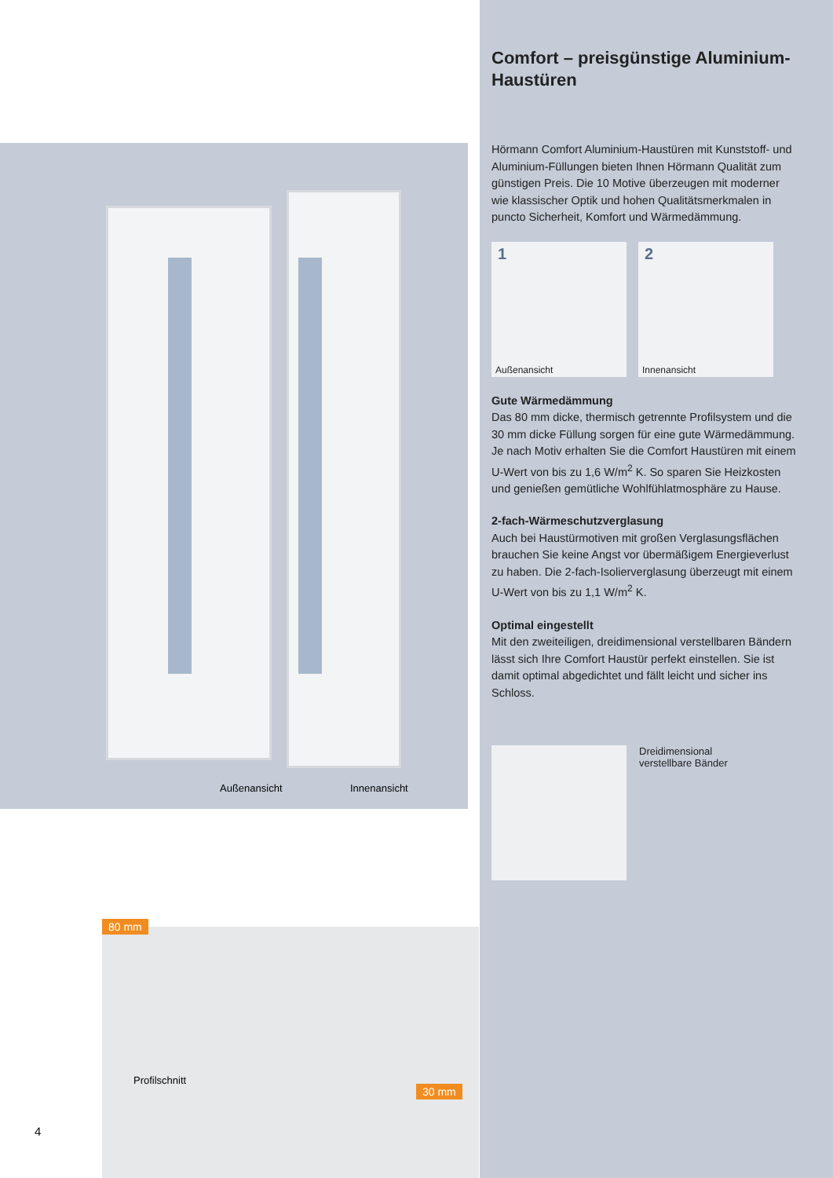Außenansicht Innenansicht
Profilschnitt
80 mm
30 mm
4
Comfort – preisgünstige Aluminium-Haustüren
Hörmann Comfort Aluminium-Haustüren mit Kunststoff- und Aluminium-Füllungen bieten Ihnen Hörmann Qualität zum günstigen Preis. Die 10 Motive überzeugen mit moderner wie klassischer Optik und hohen Qualitätsmerkmalen in puncto Sicherheit, Komfort und Wärmedämmung.
1
Außenansicht
2
Innenansicht
Gute Wärmedämmung
Das 80 mm dicke, thermisch getrennte Profilsystem und die 30 mm dicke Füllung sorgen für eine gute Wärmedämmung. Je nach Motiv erhalten Sie die Comfort Haustüren mit einem U-Wert von bis zu 1,6 W/m<sup>2</sup> K. So sparen Sie Heizkosten und genießen gemütliche Wohlfühlatmosphäre zu Hause.
2-fach-Wärmeschutzverglasung
Auch bei Haustürmotiven mit großen Verglasungs­flächen brauchen Sie keine Angst vor übermäßigem Energieverlust zu haben. Die 2-fach-Isolierverglasung überzeugt mit einem U-Wert von bis zu 1,1 W/m<sup>2</sup> K.
Optimal eingestellt
Mit den zweiteiligen, dreidimensional verstellbaren Bändern lässt sich Ihre Comfort Haustür perfekt einstellen. Sie ist damit optimal abgedichtet und fällt leicht und sicher ins Schloss.
Dreidimensional
verstellbare Bänder